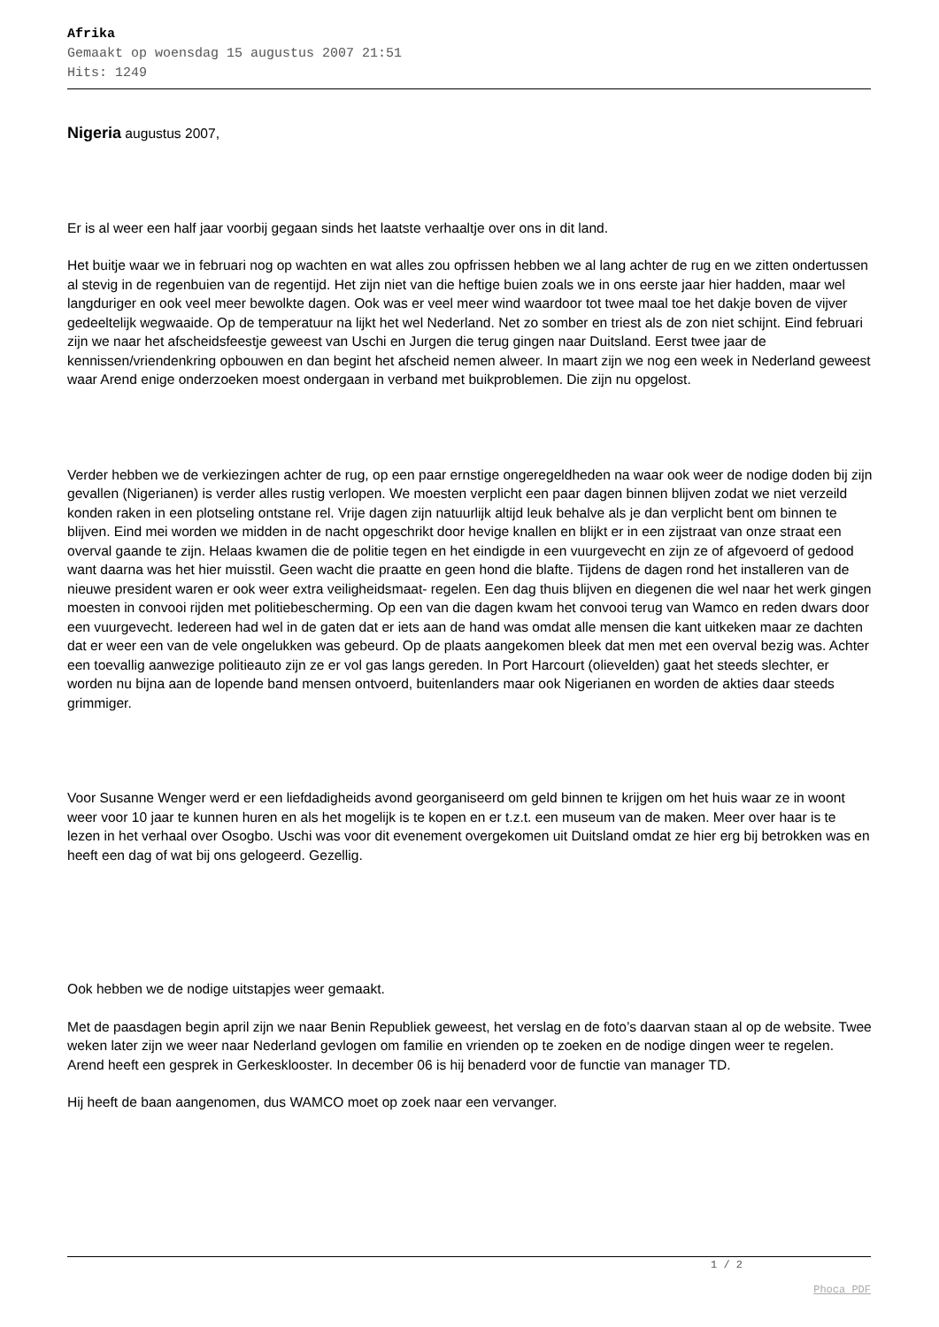Afrika
Gemaakt op woensdag 15 augustus 2007 21:51
Hits: 1249
Nigeria augustus 2007,
Er is al weer een half jaar voorbij gegaan sinds het laatste verhaaltje over ons in dit land.
Het buitje waar we in februari nog op wachten en wat alles zou opfrissen hebben we al lang achter de rug en we zitten ondertussen al stevig in de regenbuien van de regentijd. Het zijn niet van die heftige buien zoals we in ons eerste jaar hier hadden, maar wel langduriger en ook veel meer bewolkte dagen. Ook was er veel meer wind waardoor tot twee maal toe het dakje boven de vijver gedeeltelijk wegwaaide. Op de temperatuur na lijkt het wel Nederland. Net zo somber en triest als de zon niet schijnt. Eind februari zijn we naar het afscheidsfeestje geweest van Uschi en Jurgen die terug gingen naar Duitsland. Eerst twee jaar de kennissen/vriendenkring opbouwen en dan begint het afscheid nemen alweer. In maart zijn we nog een week in Nederland geweest waar Arend enige onderzoeken moest ondergaan in verband met buikproblemen. Die zijn nu opgelost.
Verder hebben we de verkiezingen achter de rug, op een paar ernstige ongeregeldheden na waar ook weer de nodige doden bij zijn gevallen (Nigerianen) is verder alles rustig verlopen. We moesten verplicht een paar dagen binnen blijven zodat we niet verzeild konden raken in een plotseling ontstane rel. Vrije dagen zijn natuurlijk altijd leuk behalve als je dan verplicht bent om binnen te blijven. Eind mei worden we midden in de nacht opgeschrikt door hevige knallen en blijkt er in een zijstraat van onze straat een overval gaande te zijn. Helaas kwamen die de politie tegen en het eindigde in een vuurgevecht en zijn ze of afgevoerd of gedood want daarna was het hier muisstil. Geen wacht die praatte en geen hond die blafte. Tijdens de dagen rond het installeren van de nieuwe president waren er ook weer extra veiligheidsmaat- regelen. Een dag thuis blijven en diegenen die wel naar het werk gingen moesten in convooi rijden met politiebescherming. Op een van die dagen kwam het convooi terug van Wamco en reden dwars door een vuurgevecht. Iedereen had wel in de gaten dat er iets aan de hand was omdat alle mensen die kant uitkeken maar ze dachten dat er weer een van de vele ongelukken was gebeurd. Op de plaats aangekomen bleek dat men met een overval bezig was. Achter een toevallig aanwezige politieauto zijn ze er vol gas langs gereden. In Port Harcourt (olievelden) gaat het steeds slechter, er worden nu bijna aan de lopende band mensen ontvoerd, buitenlanders maar ook Nigerianen en worden de akties daar steeds grimmiger.
Voor Susanne Wenger werd er een liefdadigheids avond georganiseerd om geld binnen te krijgen om het huis waar ze in woont weer voor 10 jaar te kunnen huren en als het mogelijk is te kopen en er t.z.t. een museum van de maken. Meer over haar is te lezen in het verhaal over Osogbo. Uschi was voor dit evenement overgekomen uit Duitsland omdat ze hier erg bij betrokken was en heeft een dag of wat bij ons gelogeerd. Gezellig.
Ook hebben we de nodige uitstapjes weer gemaakt.
Met de paasdagen begin april zijn we naar Benin Republiek geweest, het verslag en de foto’s daarvan staan al op de website. Twee weken later zijn we weer naar Nederland gevlogen om familie en vrienden op te zoeken en de nodige dingen weer te regelen. Arend heeft een gesprek in Gerkesklooster. In december 06 is hij benaderd voor de functie van manager TD.
Hij heeft de baan aangenomen, dus WAMCO moet op zoek naar een vervanger.
1 / 2
Phoca PDF